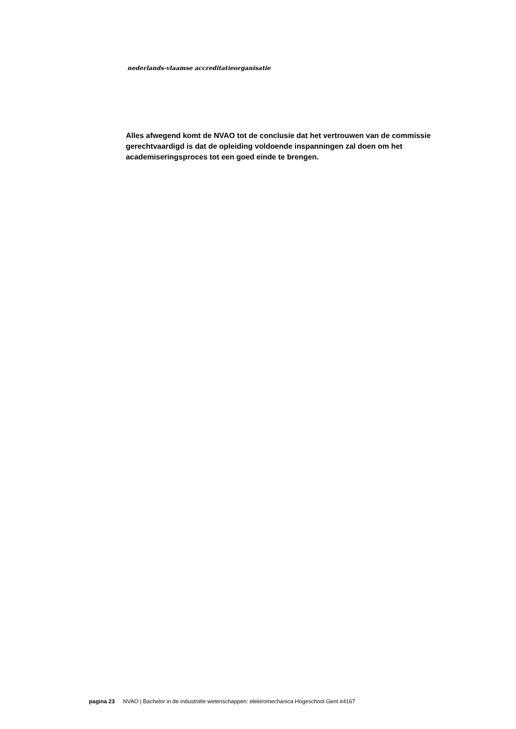nederlands-vlaamse accreditatieorganisatie
Alles afwegend komt de NVAO tot de conclusie dat het vertrouwen van de commissie gerechtvaardigd is dat de opleiding voldoende inspanningen zal doen om het academiseringsproces tot een goed einde te brengen.
pagina 23 NVAO | Bachelor in de industriële wetenschappen: elektromechanica Hogeschool Gent #4167